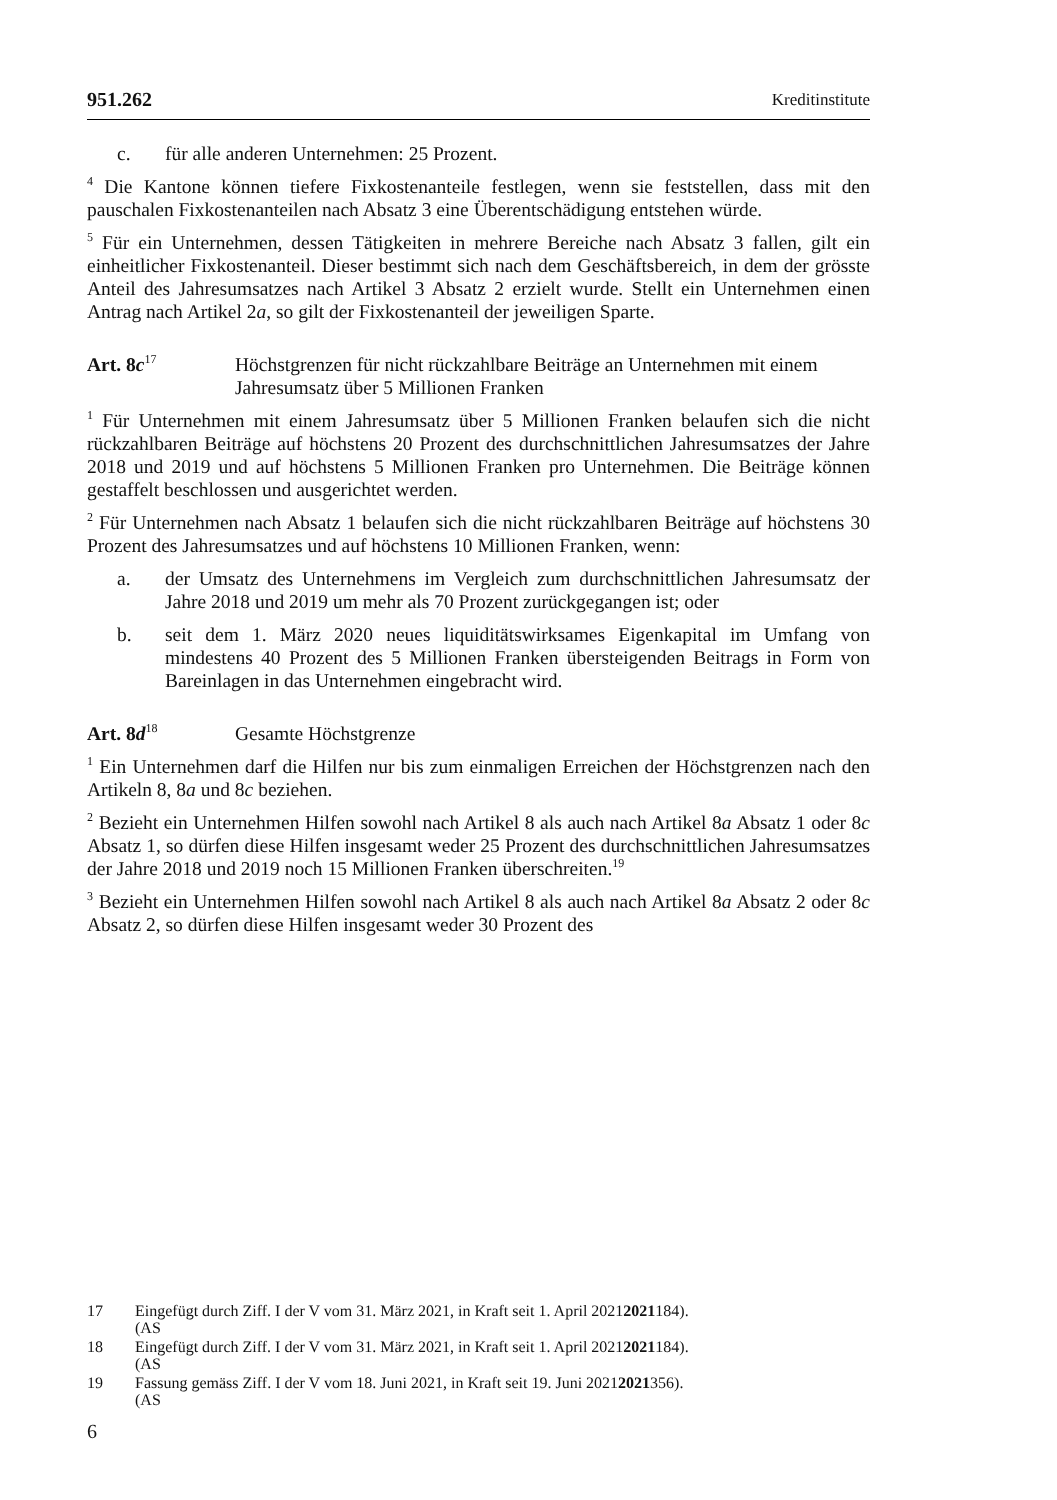951.262 Kreditinstitute
c. für alle anderen Unternehmen: 25 Prozent.
<sup>4</sup> Die Kantone können tiefere Fixkostenanteile festlegen, wenn sie feststellen, dass mit den pauschalen Fixkostenanteilen nach Absatz 3 eine Überentschädigung entstehen würde.
<sup>5</sup> Für ein Unternehmen, dessen Tätigkeiten in mehrere Bereiche nach Absatz 3 fallen, gilt ein einheitlicher Fixkostenanteil. Dieser bestimmt sich nach dem Geschäftsbereich, in dem der grösste Anteil des Jahresumsatzes nach Artikel 3 Absatz 2 erzielt wurde. Stellt ein Unternehmen einen Antrag nach Artikel 2a, so gilt der Fixkostenanteil der jeweiligen Sparte.
Art. 8c<sup>17</sup>
Höchstgrenzen für nicht rückzahlbare Beiträge an Unternehmen mit einem Jahresumsatz über 5 Millionen Franken
<sup>1</sup> Für Unternehmen mit einem Jahresumsatz über 5 Millionen Franken belaufen sich die nicht rückzahlbaren Beiträge auf höchstens 20 Prozent des durchschnittlichen Jahresumsatzes der Jahre 2018 und 2019 und auf höchstens 5 Millionen Franken pro Unternehmen. Die Beiträge können gestaffelt beschlossen und ausgerichtet werden.
<sup>2</sup> Für Unternehmen nach Absatz 1 belaufen sich die nicht rückzahlbaren Beiträge auf höchstens 30 Prozent des Jahresumsatzes und auf höchstens 10 Millionen Franken, wenn:
a. der Umsatz des Unternehmens im Vergleich zum durchschnittlichen Jahresumsatz der Jahre 2018 und 2019 um mehr als 70 Prozent zurückgegangen ist; oder
b. seit dem 1. März 2020 neues liquiditätswirksames Eigenkapital im Umfang von mindestens 40 Prozent des 5 Millionen Franken übersteigenden Beitrags in Form von Bareinlagen in das Unternehmen eingebracht wird.
Art. 8d<sup>18</sup>
Gesamte Höchstgrenze
<sup>1</sup> Ein Unternehmen darf die Hilfen nur bis zum einmaligen Erreichen der Höchstgrenzen nach den Artikeln 8, 8a und 8c beziehen.
<sup>2</sup> Bezieht ein Unternehmen Hilfen sowohl nach Artikel 8 als auch nach Artikel 8a Absatz 1 oder 8c Absatz 1, so dürfen diese Hilfen insgesamt weder 25 Prozent des durchschnittlichen Jahresumsatzes der Jahre 2018 und 2019 noch 15 Millionen Franken überschreiten.<sup>19</sup>
<sup>3</sup> Bezieht ein Unternehmen Hilfen sowohl nach Artikel 8 als auch nach Artikel 8a Absatz 2 oder 8c Absatz 2, so dürfen diese Hilfen insgesamt weder 30 Prozent des
17 Eingefügt durch Ziff. I der V vom 31. März 2021, in Kraft seit 1. April 2021
(AS 2021 184).
18 Eingefügt durch Ziff. I der V vom 31. März 2021, in Kraft seit 1. April 2021
(AS 2021 184).
19 Fassung gemäss Ziff. I der V vom 18. Juni 2021, in Kraft seit 19. Juni 2021
(AS 2021 356).
6